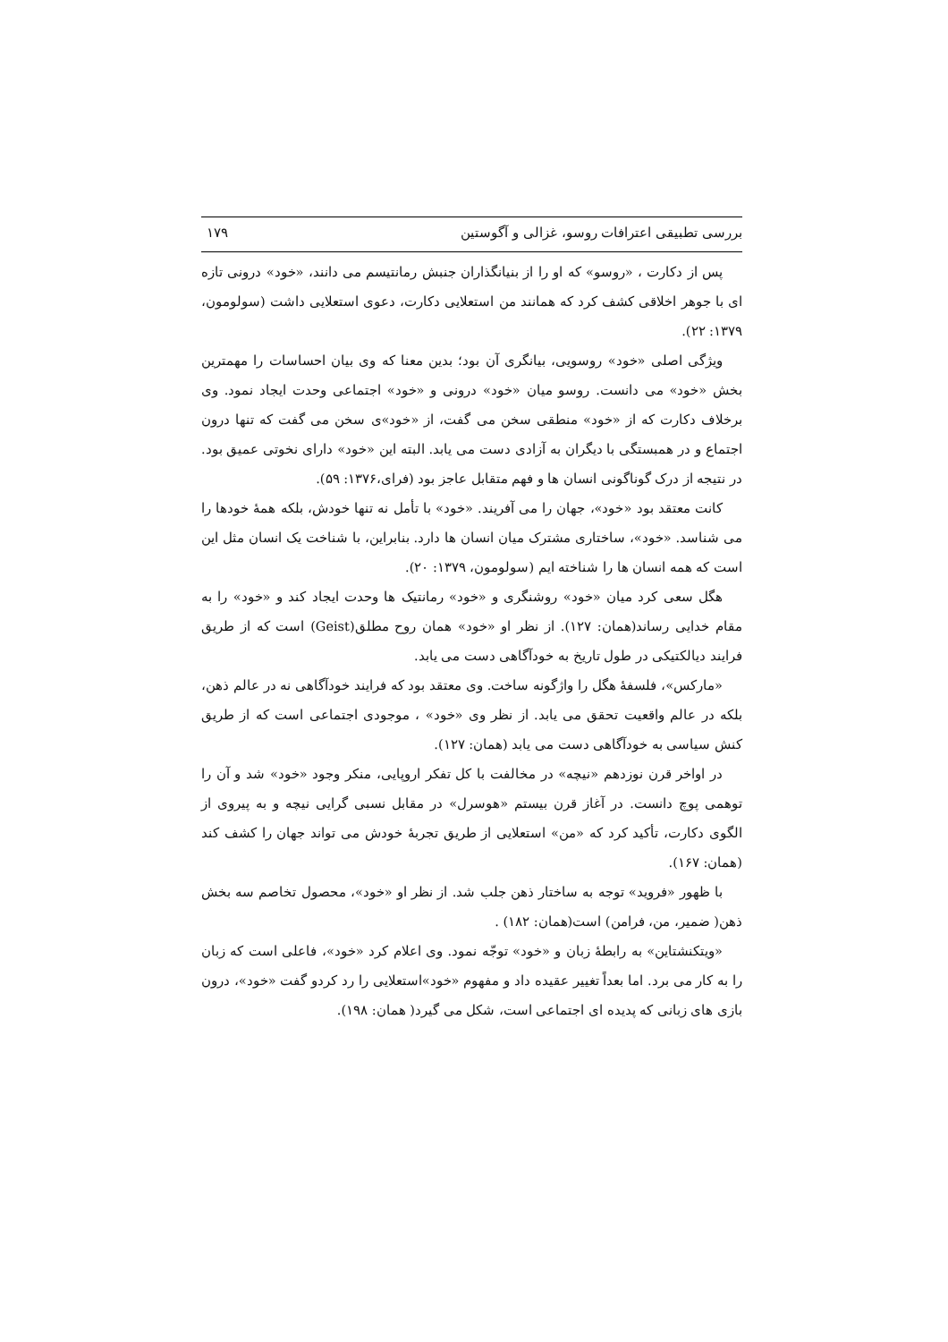بررسی تطبیقی اعترافات روسو، غزالی و آگوستین ۱۷۹
پس از دکارت ، «روسو» که او را از بنیانگذاران جنبش رمانتیسم می دانند، «خود» درونی تازه ای با جوهر اخلاقی کشف کرد که همانند من استعلایی دکارت، دعوی استعلایی داشت (سولومون، ۱۳۷۹: ۲۲).
ویژگی اصلی «خود» روسویی، بیانگری آن بود؛ بدین معنا که وی بیان احساسات را مهمترین بخش «خود» می دانست. روسو میان «خود» درونی و «خود» اجتماعی وحدت ایجاد نمود. وی برخلاف دکارت که از «خود» منطقی سخن می گفت، از «خود»ی سخن می گفت که تنها درون اجتماع و در همبستگی با دیگران به آزادی دست می یابد. البته این «خود» دارای نخوتی عمیق بود. در نتیجه از درک گوناگونی انسان ها و فهم متقابل عاجز بود (فرای،۱۳۷۶: ۵۹).
کانت معتقد بود «خود»، جهان را می آفریند. «خود» با تأمل نه تنها خودش، بلکه همهٔ خودها را می شناسد. «خود»، ساختاری مشترک میان انسان ها دارد. بنابراین، با شناخت یک انسان مثل این است که همه انسان ها را شناخته ایم (سولومون، ۱۳۷۹: ۲۰).
هگل سعی کرد میان «خود» روشنگری و «خود» رمانتیک ها وحدت ایجاد کند و «خود» را به مقام خدایی رساند(همان: ۱۲۷). از نظر او «خود» همان روح مطلق(Geist) است که از طریق فرایند دیالکتیکی در طول تاریخ به خودآگاهی دست می یابد.
«مارکس»، فلسفهٔ هگل را واژگونه ساخت. وی معتقد بود که فرایند خودآگاهی نه در عالم ذهن، بلکه در عالم واقعیت تحقق می یابد. از نظر وی «خود» ، موجودی اجتماعی است که از طریق کنش سیاسی به خودآگاهی دست می یابد (همان: ۱۲۷).
در اواخر قرن نوزدهم «نیچه» در مخالفت با کل تفکر اروپایی، منکر وجود «خود» شد و آن را توهمی پوچ دانست. در آغاز قرن بیستم «هوسرل» در مقابل نسبی گرایی نیچه و به پیروی از الگوی دکارت، تأکید کرد که «من» استعلایی از طریق تجربهٔ خودش می تواند جهان را کشف کند (همان: ۱۶۷).
با ظهور «فروید» توجه به ساختار ذهن جلب شد. از نظر او «خود»، محصول تخاصم سه بخش ذهن( ضمیر، من، فرامن) است(همان: ۱۸۲) .
«ویتکنشتاین» به رابطهٔ زبان و «خود» توجّه نمود. وی اعلام کرد «خود»، فاعلی است که زبان را به کار می برد. اما بعداً تغییر عقیده داد و مفهوم «خود»استعلایی را رد کردو گفت «خود»، درون بازی های زبانی که پدیده ای اجتماعی است، شکل می گیرد( همان: ۱۹۸).